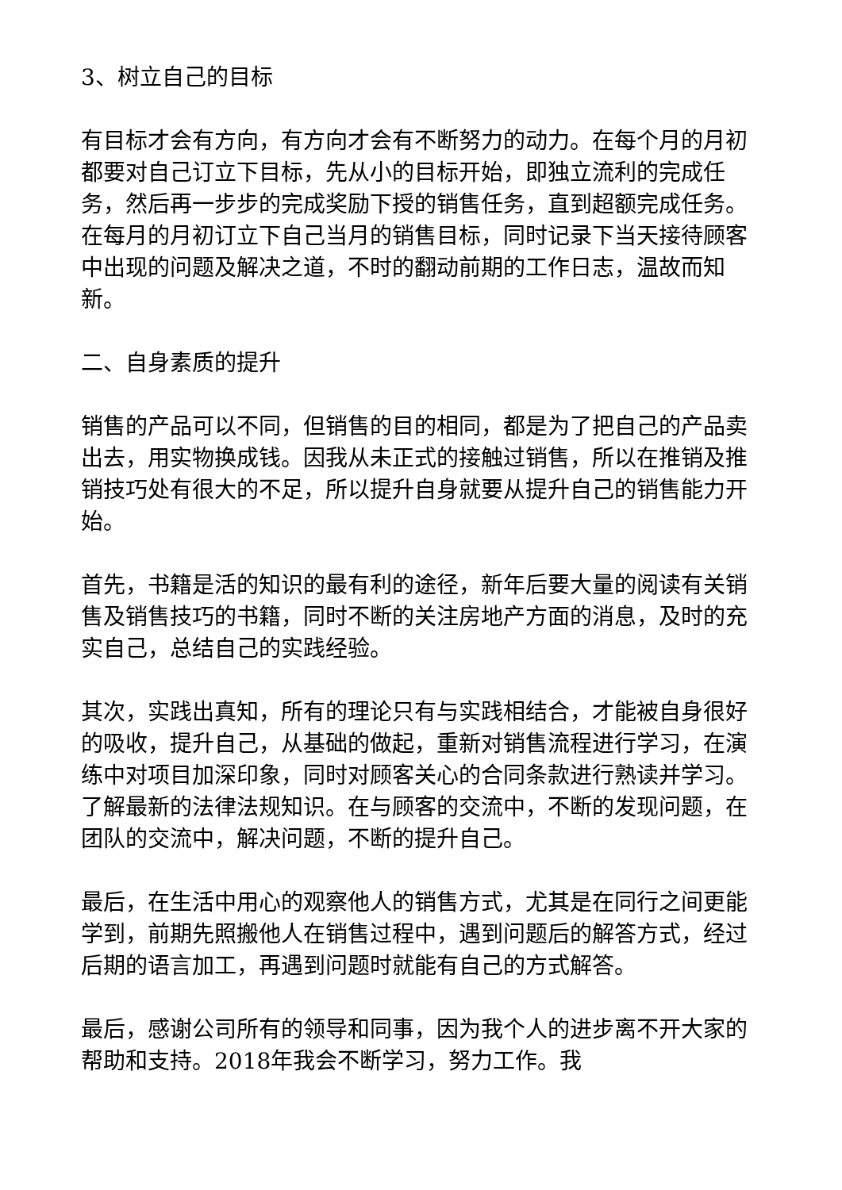3、树立自己的目标
有目标才会有方向，有方向才会有不断努力的动力。在每个月的月初都要对自己订立下目标，先从小的目标开始，即独立流利的完成任务，然后再一步步的完成奖励下授的销售任务，直到超额完成任务。在每月的月初订立下自己当月的销售目标，同时记录下当天接待顾客中出现的问题及解决之道，不时的翻动前期的工作日志，温故而知新。
二、自身素质的提升
销售的产品可以不同，但销售的目的相同，都是为了把自己的产品卖出去，用实物换成钱。因我从未正式的接触过销售，所以在推销及推销技巧处有很大的不足，所以提升自身就要从提升自己的销售能力开始。
首先，书籍是活的知识的最有利的途径，新年后要大量的阅读有关销售及销售技巧的书籍，同时不断的关注房地产方面的消息，及时的充实自己，总结自己的实践经验。
其次，实践出真知，所有的理论只有与实践相结合，才能被自身很好的吸收，提升自己，从基础的做起，重新对销售流程进行学习，在演练中对项目加深印象，同时对顾客关心的合同条款进行熟读并学习。了解最新的法律法规知识。在与顾客的交流中，不断的发现问题，在团队的交流中，解决问题，不断的提升自己。
最后，在生活中用心的观察他人的销售方式，尤其是在同行之间更能学到，前期先照搬他人在销售过程中，遇到问题后的解答方式，经过后期的语言加工，再遇到问题时就能有自己的方式解答。
最后，感谢公司所有的领导和同事，因为我个人的进步离不开大家的帮助和支持。2018年我会不断学习，努力工作。我